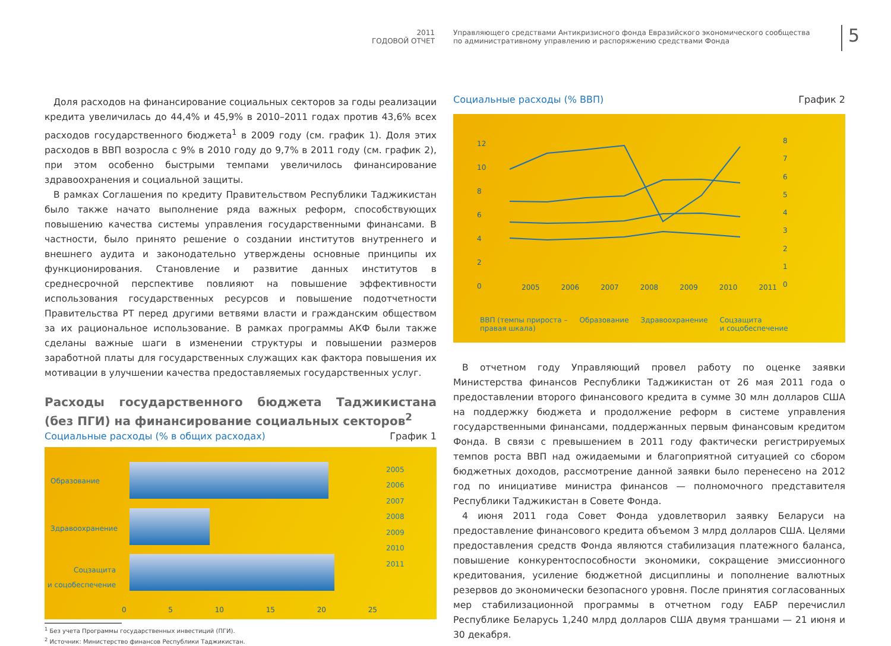2011
ГОДОВОЙ ОТЧЕТ
Управляющего средствами Антикризисного фонда Евразийского экономического сообщества
по административному управлению и распоряжению средствами Фонда
5
Доля расходов на финансирование социальных секторов за годы реализации кредита увеличилась до 44,4% и 45,9% в 2010–2011 годах против 43,6% всех расходов государственного бюджета<sup>1</sup> в 2009 году (см. график 1). Доля этих расходов в ВВП возросла с 9% в 2010 году до 9,7% в 2011 году (см. график 2), при этом особенно быстрыми темпами увеличилось финансирование здравоохранения и социальной защиты.
В рамках Соглашения по кредиту Правительством Республики Таджикистан было также начато выполнение ряда важных реформ, способствующих повышению качества системы управления государственными финансами. В частности, было принято решение о создании институтов внутреннего и внешнего аудита и законодательно утверждены основные принципы их функционирования. Становление и развитие данных институтов в среднесрочной перспективе повлияют на повышение эффективности использования государственных ресурсов и повышение подотчетности Правительства РТ перед другими ветвями власти и гражданским обществом за их рациональное использование. В рамках программы АКФ были также сделаны важные шаги в изменении структуры и повышении размеров заработной платы для государственных служащих как фактора повышения их мотивации в улучшении качества предоставляемых государственных услуг.
Расходы государственного бюджета Таджикистана (без ПГИ) на финансирование социальных секторов<sup>2</sup>
Социальные расходы (% в общих расходах) График 1
Образование
Здравоохранение
Соцзащита
и соцобеспечение
2005
2006
2007
2008
2009
2010
2011
0 5 10 15 20 25
<sup>1</sup> Без учета Программы государственных инвестиций (ПГИ).
<sup>2</sup> Источник: Министерство финансов Республики Таджикистан.
Социальные расходы (% ВВП) График 2
12
10
8
6
4
2
0
8
7
6
5
4
3
2
1
0
2005 2006 2007 2008 2009 2010 2011
ВВП (темпы прироста –
правая шкала) Образование Здравоохранение Соцзащита
и соцобеспечение
В отчетном году Управляющий провел работу по оценке заявки Министерства финансов Республики Таджикистан от 26 мая 2011 года о предоставлении второго финансового кредита в сумме 30 млн долларов США на поддержку бюджета и продолжение реформ в системе управления государственными финансами, поддержанных первым финансовым кредитом Фонда. В связи с превышением в 2011 году фактически регистрируемых темпов роста ВВП над ожидаемыми и благоприятной ситуацией со сбором бюджетных доходов, рассмотрение данной заявки было перенесено на 2012 год по инициативе министра финансов — полномочного представителя Республики Таджикистан в Совете Фонда.
4 июня 2011 года Совет Фонда удовлетворил заявку Беларуси на предоставление финансового кредита объемом 3 млрд долларов США. Целями предоставления средств Фонда являются стабилизация платежного баланса, повышение конкурентоспособности экономики, сокращение эмиссионного кредитования, усиление бюджетной дисциплины и пополнение валютных резервов до экономически безопасного уровня. После принятия согласованных мер стабилизационной программы в отчетном году ЕАБР перечислил Республике Беларусь 1,240 млрд долларов США двумя траншами — 21 июня и 30 декабря.